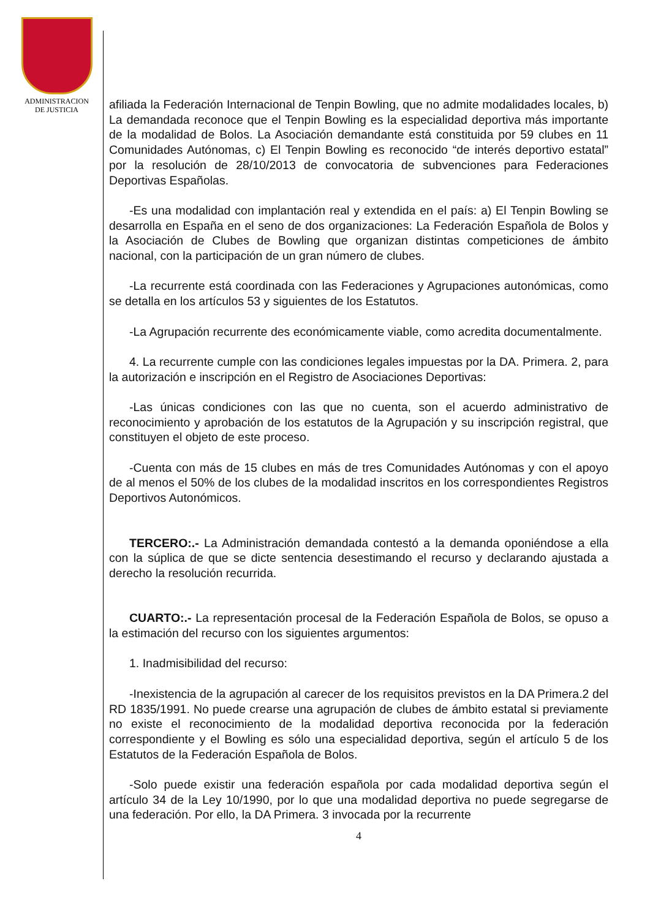ADMINISTRACION
DE JUSTICIA
afiliada la Federación Internacional de Tenpin Bowling, que no admite modalidades locales, b) La demandada reconoce que el Tenpin Bowling es la especialidad deportiva más importante de la modalidad de Bolos. La Asociación demandante está constituida por 59 clubes en 11 Comunidades Autónomas, c) El Tenpin Bowling es reconocido “de interés deportivo estatal” por la resolución de 28/10/2013 de convocatoria de subvenciones para Federaciones Deportivas Españolas.
-Es una modalidad con implantación real y extendida en el país: a) El Tenpin Bowling se desarrolla en España en el seno de dos organizaciones: La Federación Española de Bolos y la Asociación de Clubes de Bowling que organizan distintas competiciones de ámbito nacional, con la participación de un gran número de clubes.
-La recurrente está coordinada con las Federaciones y Agrupaciones autonómicas, como se detalla en los artículos 53 y siguientes de los Estatutos.
-La Agrupación recurrente des económicamente viable, como acredita documentalmente.
4. La recurrente cumple con las condiciones legales impuestas por la DA. Primera. 2, para la autorización e inscripción en el Registro de Asociaciones Deportivas:
-Las únicas condiciones con las que no cuenta, son el acuerdo administrativo de reconocimiento y aprobación de los estatutos de la Agrupación y su inscripción registral, que constituyen el objeto de este proceso.
-Cuenta con más de 15 clubes en más de tres Comunidades Autónomas y con el apoyo de al menos el 50% de los clubes de la modalidad inscritos en los correspondientes Registros Deportivos Autonómicos.
TERCERO:.- La Administración demandada contestó a la demanda oponiéndose a ella con la súplica de que se dicte sentencia desestimando el recurso y declarando ajustada a derecho la resolución recurrida.
CUARTO:.- La representación procesal de la Federación Española de Bolos, se opuso a la estimación del recurso con los siguientes argumentos:
1. Inadmisibilidad del recurso:
-Inexistencia de la agrupación al carecer de los requisitos previstos en la DA Primera.2 del RD 1835/1991. No puede crearse una agrupación de clubes de ámbito estatal si previamente no existe el reconocimiento de la modalidad deportiva reconocida por la federación correspondiente y el Bowling es sólo una especialidad deportiva, según el artículo 5 de los Estatutos de la Federación Española de Bolos.
-Solo puede existir una federación española por cada modalidad deportiva según el artículo 34 de la Ley 10/1990, por lo que una modalidad deportiva no puede segregarse de una federación. Por ello, la DA Primera. 3 invocada por la recurrente
4